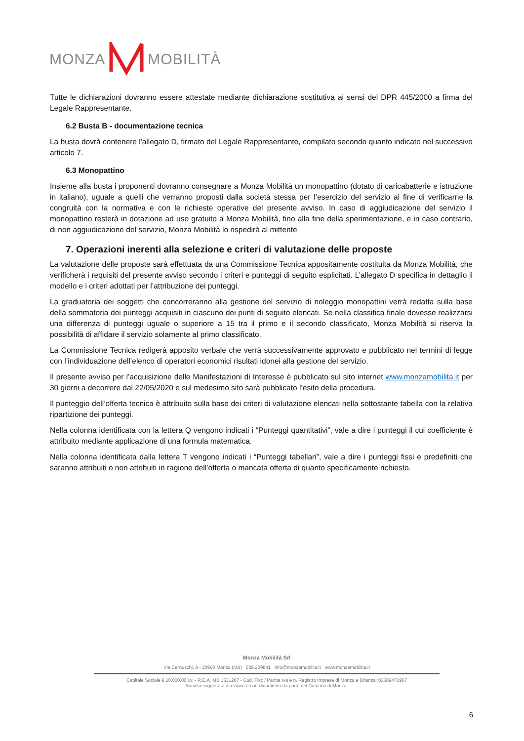MONZA MOBILITÀ
Tutte le dichiarazioni dovranno essere attestate mediante dichiarazione sostitutiva ai sensi del DPR 445/2000 a firma del Legale Rappresentante.
6.2 Busta B - documentazione tecnica
La busta dovrà contenere l'allegato D, firmato del Legale Rappresentante, compilato secondo quanto indicato nel successivo articolo 7.
6.3 Monopattino
Insieme alla busta i proponenti dovranno consegnare a Monza Mobilità un monopattino (dotato di caricabatterie e istruzione in italiano), uguale a quelli che verranno proposti dalla società stessa per l’esercizio del servizio al fine di verificarne la congruità con la normativa e con le richieste operative del presente avviso. In caso di aggiudicazione del servizio il monopattino resterà in dotazione ad uso gratuito a Monza Mobilità, fino alla fine della sperimentazione, e in caso contrario, di non aggiudicazione del servizio, Monza Mobilità lo rispedirà al mittente
7. Operazioni inerenti alla selezione e criteri di valutazione delle proposte
La valutazione delle proposte sarà effettuata da una Commissione Tecnica appositamente costituita da Monza Mobilità, che verificherà i requisiti del presente avviso secondo i criteri e punteggi di seguito esplicitati. L’allegato D specifica in dettaglio il modello e i criteri adottati per l’attribuzione dei punteggi.
La graduatoria dei soggetti che concorreranno alla gestione del servizio di noleggio monopattini verrà redatta sulla base della sommatoria dei punteggi acquisiti in ciascuno dei punti di seguito elencati. Se nella classifica finale dovesse realizzarsi una differenza di punteggi uguale o superiore a 15 tra il primo e il secondo classificato, Monza Mobilità si riserva la possibilità di affidare il servizio solamente al primo classificato.
La Commissione Tecnica redigerà apposito verbale che verrà successivamente approvato e pubblicato nei termini di legge con l’individuazione dell’elenco di operatori economici risultati idonei alla gestione del servizio.
Il presente avviso per l’acquisizione delle Manifestazioni di Interesse è pubblicato sul sito internet www.monzamobilita.it per 30 giorni a decorrere dal 22/05/2020 e sul medesimo sito sarà pubblicato l’esito della procedura.
Il punteggio dell’offerta tecnica è attribuito sulla base dei criteri di valutazione elencati nella sottostante tabella con la relativa ripartizione dei punteggi.
Nella colonna identificata con la lettera Q vengono indicati i “Punteggi quantitativi”, vale a dire i punteggi il cui coefficiente è attribuito mediante applicazione di una formula matematica.
Nella colonna identificata dalla lettera T vengono indicati i “Punteggi tabellari”, vale a dire i punteggi fissi e predefiniti che saranno attribuiti o non attribuiti in ragione dell’offerta o mancata offerta di quanto specificamente richiesto.
Monza Mobilità Srl
Via Cernuschi, 8 - 20900 Monza (MB) 039.209841 info@monzamobilita.it www.monzamobilita.it
Capitale Sociale € 10.000,00 i.v. - R.E.A. MB 1531267 - Cod. Fisc / Partita Iva e n. Registro Imprese di Monza e Brianza: 02689470967
Società soggetta a direzione e coordinamento da parte del Comune di Monza.
6